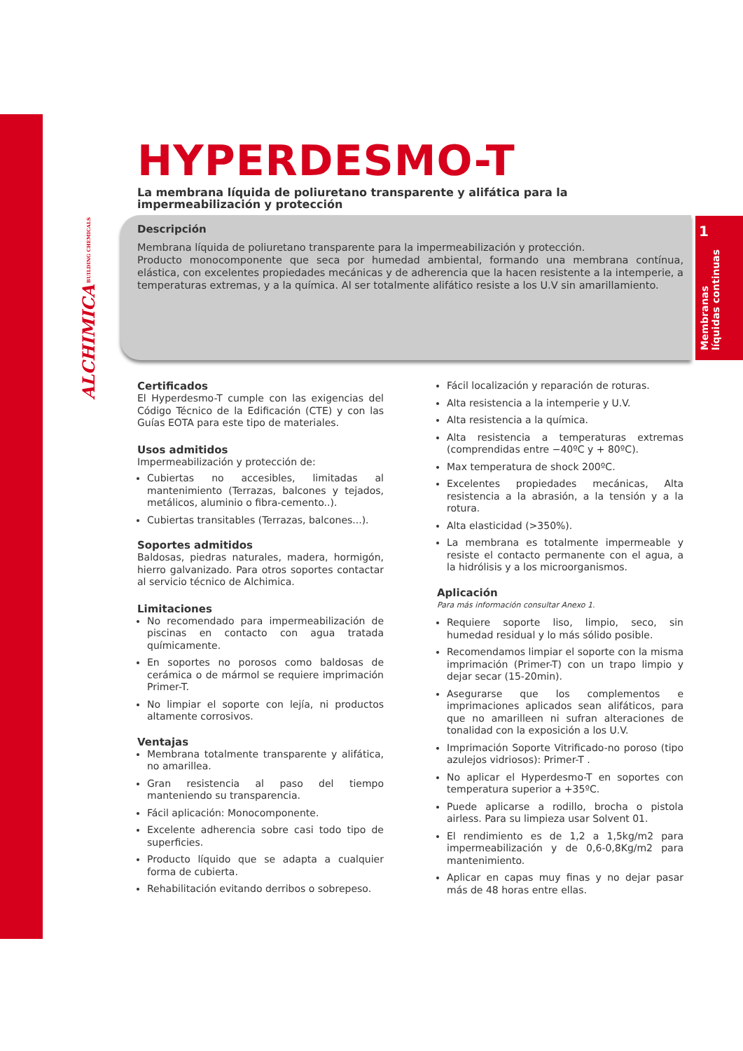ALCHIMICA BUILDING CHEMICALS
1
Membranas líquidas continuas
HYPERDESMO-T
La membrana líquida de poliuretano transparente y alifática para la impermeabilización y protección
Descripción
Membrana líquida de poliuretano transparente para la impermeabilización y protección.
Producto monocomponente que seca por humedad ambiental, formando una membrana contínua, elástica, con excelentes propiedades mecánicas y de adherencia que la hacen resistente a la intemperie, a temperaturas extremas, y a la química. Al ser totalmente alifático resiste a los U.V sin amarillamiento.
Certificados
El Hyperdesmo-T cumple con las exigencias del Código Técnico de la Edificación (CTE) y con las Guías EOTA para este tipo de materiales.
Usos admitidos
Impermeabilización y protección de:
Cubiertas no accesibles, limitadas al mantenimiento (Terrazas, balcones y tejados, metálicos, aluminio o fibra-cemento..).
Cubiertas transitables (Terrazas, balcones...).
Soportes admitidos
Baldosas, piedras naturales, madera, hormigón, hierro galvanizado. Para otros soportes contactar al servicio técnico de Alchimica.
Limitaciones
No recomendado para impermeabilización de piscinas en contacto con agua tratada químicamente.
En soportes no porosos como baldosas de cerámica o de mármol se requiere imprimación Primer-T.
No limpiar el soporte con lejía, ni productos altamente corrosivos.
Ventajas
Membrana totalmente transparente y alifática, no amarillea.
Gran resistencia al paso del tiempo manteniendo su transparencia.
Fácil aplicación: Monocomponente.
Excelente adherencia sobre casi todo tipo de superficies.
Producto líquido que se adapta a cualquier forma de cubierta.
Rehabilitación evitando derribos o sobrepeso.
Fácil localización y reparación de roturas.
Alta resistencia a la intemperie y U.V.
Alta resistencia a la química.
Alta resistencia a temperaturas extremas (comprendidas entre −40ºC y + 80ºC).
Max temperatura de shock 200ºC.
Excelentes propiedades mecánicas, Alta resistencia a la abrasión, a la tensión y a la rotura.
Alta elasticidad (>350%).
La membrana es totalmente impermeable y resiste el contacto permanente con el agua, a la hidrólisis y a los microorganismos.
Aplicación
Para más información consultar Anexo 1.
Requiere soporte liso, limpio, seco, sin humedad residual y lo más sólido posible.
Recomendamos limpiar el soporte con la misma imprimación (Primer-T) con un trapo limpio y dejar secar (15-20min).
Asegurarse que los complementos e imprimaciones aplicados sean alifáticos, para que no amarilleen ni sufran alteraciones de tonalidad con la exposición a los U.V.
Imprimación Soporte Vitrificado-no poroso (tipo azulejos vidriosos): Primer-T .
No aplicar el Hyperdesmo-T en soportes con temperatura superior a +35ºC.
Puede aplicarse a rodillo, brocha o pistola airless. Para su limpieza usar Solvent 01.
El rendimiento es de 1,2 a 1,5kg/m2 para impermeabilización y de 0,6-0,8Kg/m2 para mantenimiento.
Aplicar en capas muy finas y no dejar pasar más de 48 horas entre ellas.